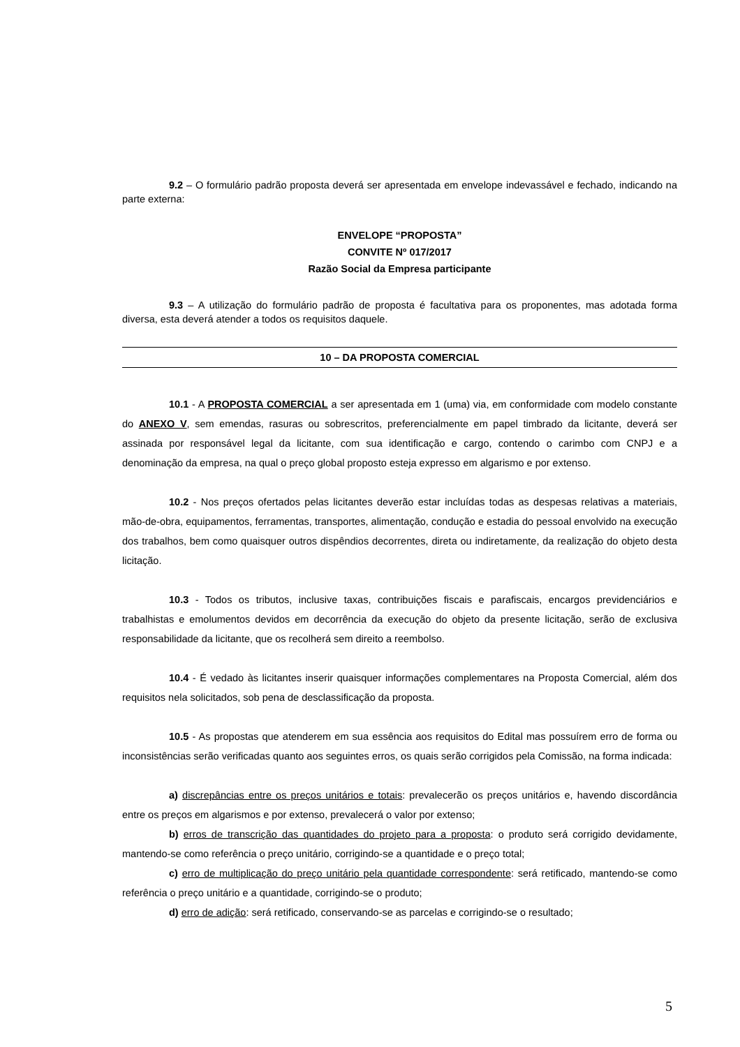9.2 – O formulário padrão proposta deverá ser apresentada em envelope indevassável e fechado, indicando na parte externa:
ENVELOPE “PROPOSTA”
CONVITE Nº 017/2017
Razão Social da Empresa participante
9.3 – A utilização do formulário padrão de proposta é facultativa para os proponentes, mas adotada forma diversa, esta deverá atender a todos os requisitos daquele.
10 – DA PROPOSTA COMERCIAL
10.1 - A PROPOSTA COMERCIAL a ser apresentada em 1 (uma) via, em conformidade com modelo constante do ANEXO V, sem emendas, rasuras ou sobrescritos, preferencialmente em papel timbrado da licitante, deverá ser assinada por responsável legal da licitante, com sua identificação e cargo, contendo o carimbo com CNPJ e a denominação da empresa, na qual o preço global proposto esteja expresso em algarismo e por extenso.
10.2 - Nos preços ofertados pelas licitantes deverão estar incluídas todas as despesas relativas a materiais, mão-de-obra, equipamentos, ferramentas, transportes, alimentação, condução e estadia do pessoal envolvido na execução dos trabalhos, bem como quaisquer outros dispêndios decorrentes, direta ou indiretamente, da realização do objeto desta licitação.
10.3 - Todos os tributos, inclusive taxas, contribuições fiscais e parafiscais, encargos previdenciários e trabalhistas e emolumentos devidos em decorrência da execução do objeto da presente licitação, serão de exclusiva responsabilidade da licitante, que os recolherá sem direito a reembolso.
10.4 - É vedado às licitantes inserir quaisquer informações complementares na Proposta Comercial, além dos requisitos nela solicitados, sob pena de desclassificação da proposta.
10.5 - As propostas que atenderem em sua essência aos requisitos do Edital mas possuírem erro de forma ou inconsistências serão verificadas quanto aos seguintes erros, os quais serão corrigidos pela Comissão, na forma indicada:
a) discrepâncias entre os preços unitários e totais: prevalecerão os preços unitários e, havendo discordância entre os preços em algarismos e por extenso, prevalecerá o valor por extenso;
b) erros de transcrição das quantidades do projeto para a proposta: o produto será corrigido devidamente, mantendo-se como referência o preço unitário, corrigindo-se a quantidade e o preço total;
c) erro de multiplicação do preço unitário pela quantidade correspondente: será retificado, mantendo-se como referência o preço unitário e a quantidade, corrigindo-se o produto;
d) erro de adição: será retificado, conservando-se as parcelas e corrigindo-se o resultado;
5